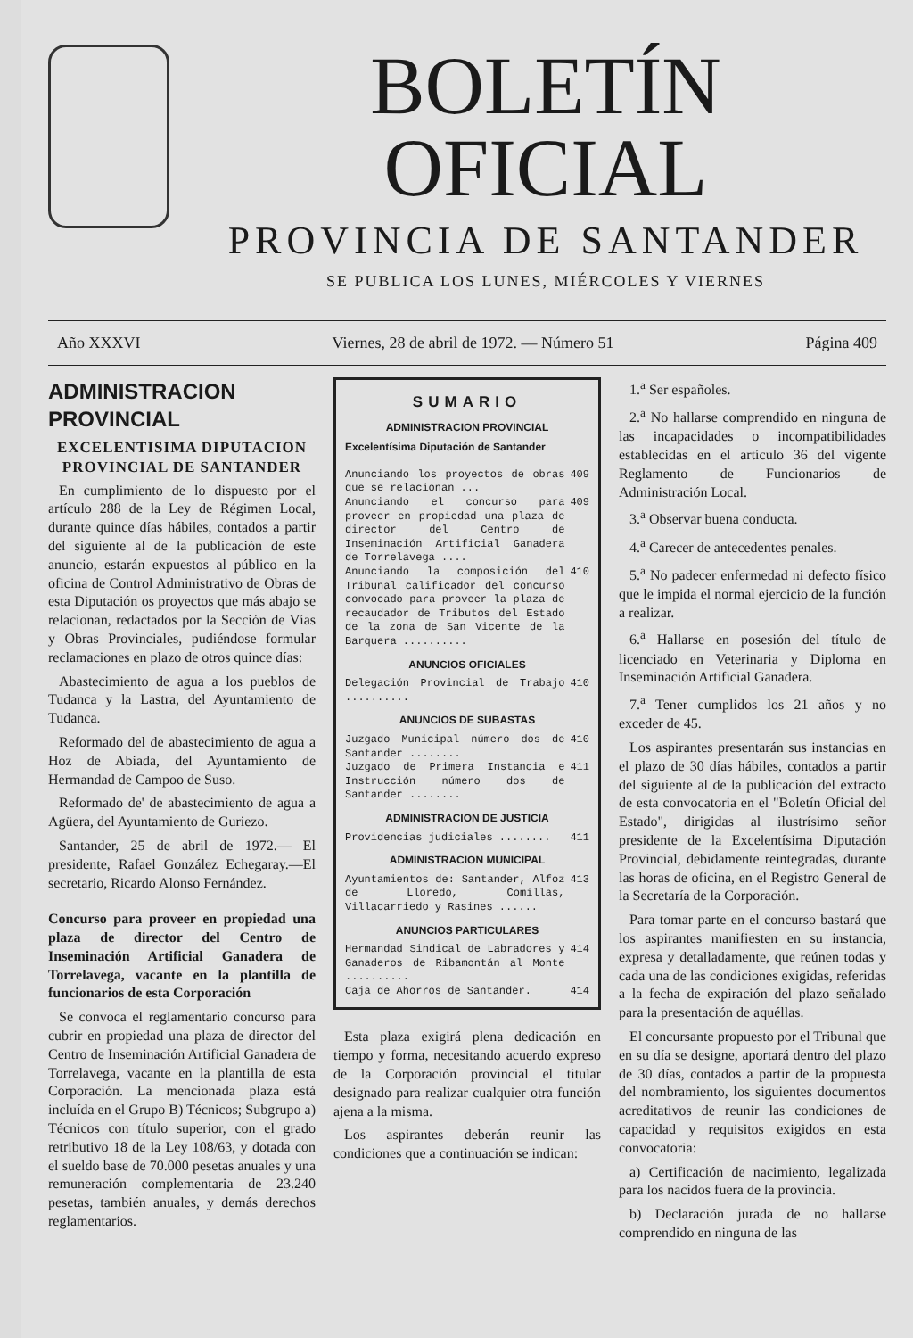BOLETÍN OFICIAL
PROVINCIA DE SANTANDER
SE PUBLICA LOS LUNES, MIÉRCOLES Y VIERNES
Año XXXVI Viernes, 28 de abril de 1972. — Número 51 Página 409
ADMINISTRACION PROVINCIAL
EXCELENTISIMA DIPUTACION PROVINCIAL DE SANTANDER
En cumplimiento de lo dispuesto por el artículo 288 de la Ley de Régimen Local, durante quince días hábiles, contados a partir del siguiente al de la publicación de este anuncio, estarán expuestos al público en la oficina de Control Administrativo de Obras de esta Diputación os proyectos que más abajo se relacionan, redactados por la Sección de Vías y Obras Provinciales, pudiéndose formular reclamaciones en plazo de otros quince días:
Abastecimiento de agua a los pueblos de Tudanca y la Lastra, del Ayuntamiento de Tudanca.
Reformado del de abastecimiento de agua a Hoz de Abiada, del Ayuntamiento de Hermandad de Campoo de Suso.
Reformado de' de abastecimiento de agua a Agüera, del Ayuntamiento de Guriezo.
Santander, 25 de abril de 1972.— El presidente, Rafael González Echegaray.—El secretario, Ricardo Alonso Fernández.
Concurso para proveer en propiedad una plaza de director del Centro de Inseminación Artificial Ganadera de Torrelavega, vacante en la plantilla de funcionarios de esta Corporación
Se convoca el reglamentario concurso para cubrir en propiedad una plaza de director del Centro de Inseminación Artificial Ganadera de Torrelavega, vacante en la plantilla de esta Corporación. La mencionada plaza está incluída en el Grupo B) Técnicos; Subgrupo a) Técnicos con título superior, con el grado retributivo 18 de la Ley 108/63, y dotada con el sueldo base de 70.000 pesetas anuales y una remuneración complementaria de 23.240 pesetas, también anuales, y demás derechos reglamentarios.
SUMARIO
ADMINISTRACION PROVINCIAL
Excelentísima Diputación de Santander
Anunciando los proyectos de obras que se relacionan ... 409
Anunciando el concurso para proveer en propiedad una plaza de director del Centro de Inseminación Artificial Ganadera de Torrelavega .... 409
Anunciando la composición del Tribunal calificador del concurso convocado para proveer la plaza de recaudador de Tributos del Estado de la zona de San Vicente de la Barquera .......... 410
ANUNCIOS OFICIALES
Delegación Provincial de Trabajo .......... 410
ANUNCIOS DE SUBASTAS
Juzgado Municipal número dos de Santander ........ 410
Juzgado de Primera Instancia e Instrucción número dos de Santander ........ 411
ADMINISTRACION DE JUSTICIA
Providencias judiciales ........ 411
ADMINISTRACION MUNICIPAL
Ayuntamientos de: Santander, Alfoz de Lloredo, Comillas, Villacarriedo y Rasines ...... 413
ANUNCIOS PARTICULARES
Hermandad Sindical de Labradores y Ganaderos de Ribamontán al Monte .......... 414
Caja de Ahorros de Santander. 414
Esta plaza exigirá plena dedicación en tiempo y forma, necesitando acuerdo expreso de la Corporación provincial el titular designado para realizar cualquier otra función ajena a la misma.
Los aspirantes deberán reunir las condiciones que a continuación se indican:
1.<sup>a</sup> Ser españoles.
2.<sup>a</sup> No hallarse comprendido en ninguna de las incapacidades o incompatibilidades establecidas en el artículo 36 del vigente Reglamento de Funcionarios de Administración Local.
3.<sup>a</sup> Observar buena conducta.
4.<sup>a</sup> Carecer de antecedentes penales.
5.<sup>a</sup> No padecer enfermedad ni defecto físico que le impida el normal ejercicio de la función a realizar.
6.<sup>a</sup> Hallarse en posesión del título de licenciado en Veterinaria y Diploma en Inseminación Artificial Ganadera.
7.<sup>a</sup> Tener cumplidos los 21 años y no exceder de 45.
Los aspirantes presentarán sus instancias en el plazo de 30 días hábiles, contados a partir del siguiente al de la publicación del extracto de esta convocatoria en el "Boletín Oficial del Estado", dirigidas al ilustrísimo señor presidente de la Excelentísima Diputación Provincial, debidamente reintegradas, durante las horas de oficina, en el Registro General de la Secretaría de la Corporación.
Para tomar parte en el concurso bastará que los aspirantes manifiesten en su instancia, expresa y detalladamente, que reúnen todas y cada una de las condiciones exigidas, referidas a la fecha de expiración del plazo señalado para la presentación de aquéllas.
El concursante propuesto por el Tribunal que en su día se designe, aportará dentro del plazo de 30 días, contados a partir de la propuesta del nombramiento, los siguientes documentos acreditativos de reunir las condiciones de capacidad y requisitos exigidos en esta convocatoria:
a) Certificación de nacimiento, legalizada para los nacidos fuera de la provincia.
b) Declaración jurada de no hallarse comprendido en ninguna de las